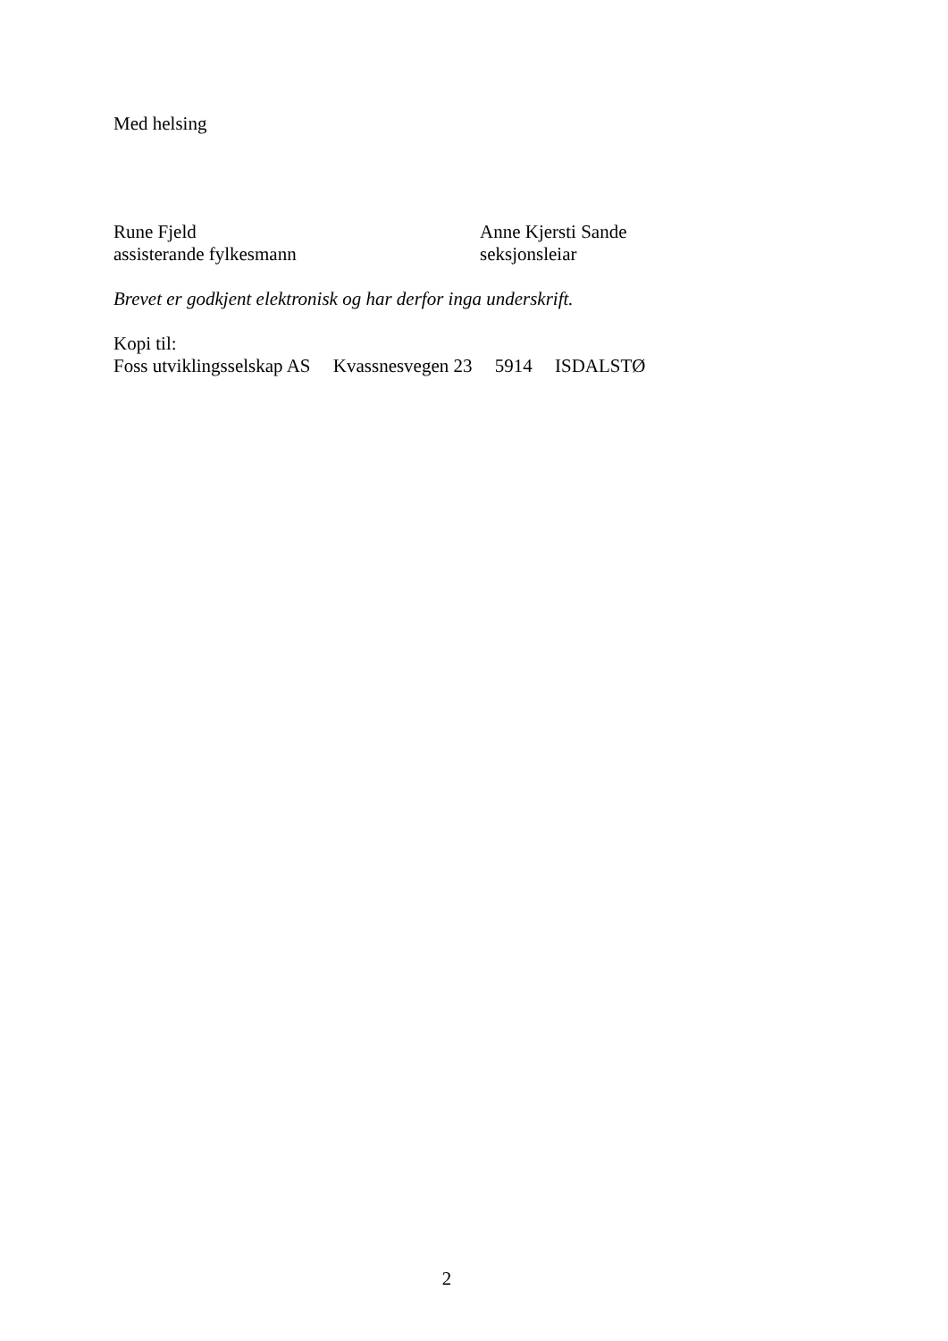Med helsing
Rune Fjeld
assisterande fylkesmann
Anne Kjersti Sande
seksjonsleiar
Brevet er godkjent elektronisk og har derfor inga underskrift.
Kopi til:
Foss utviklingsselskap AS Kvassnesvegen 23 5914 ISDALSTØ
2